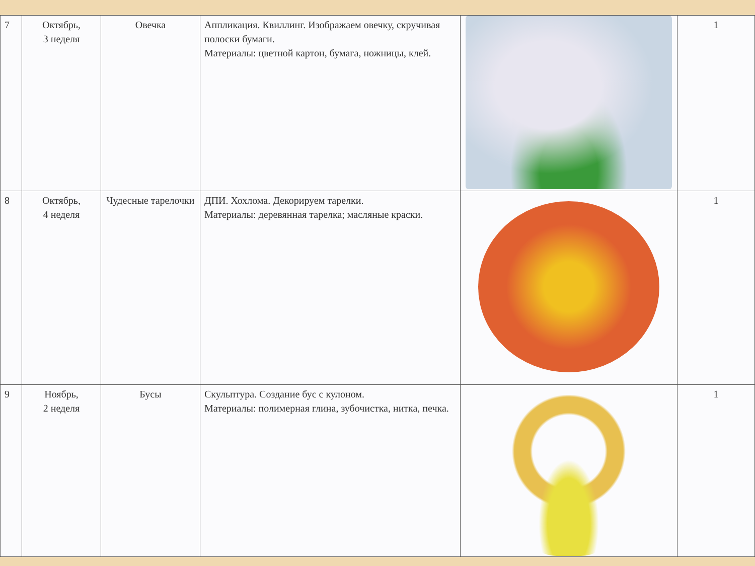| 7 | Октябрь, 3 неделя | Овечка | Аппликация. Квиллинг. Изображаем овечку, скручивая полоски бумаги. Материалы: цветной картон, бумага, ножницы, клей. | | 1 |
| 8 | Октябрь, 4 неделя | Чудесные тарелочки | ДПИ. Хохлома. Декорируем тарелки. Материалы: деревянная тарелка; масляные краски. | | 1 |
| 9 | Ноябрь, 2 неделя | Бусы | Скульптура. Создание бус с кулоном. Материалы: полимерная глина, зубочистка, нитка, печка. | | 1 |